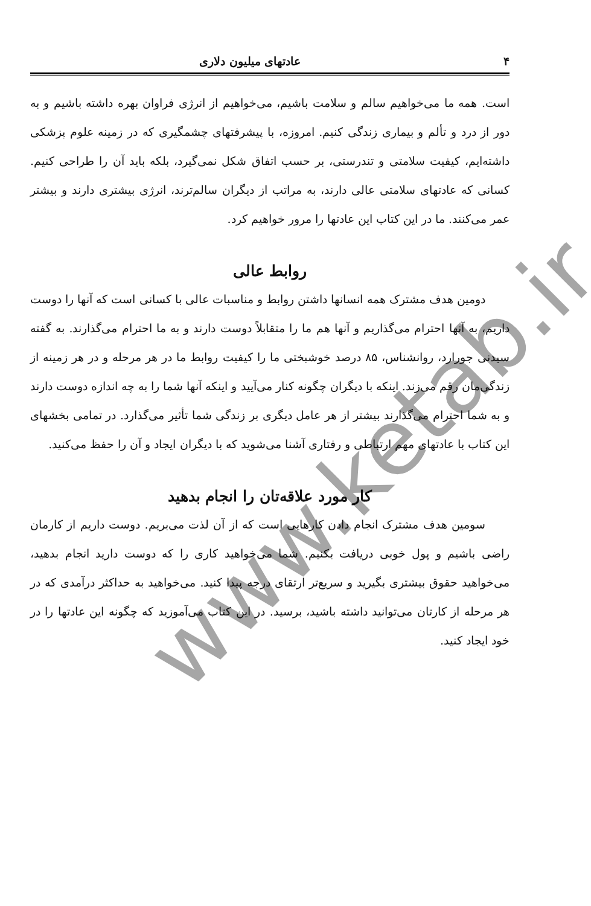۴ عادتهای میلیون دلاری
است. همه ما می‌خواهیم سالم و سلامت باشیم، می‌خواهیم از انرژی فراوان بهره داشته باشیم و به دور از درد و تألم و بیماری زندگی کنیم. امروزه، با پیشرفتهای چشمگیری که در زمینه علوم پزشکی داشته‌ایم، کیفیت سلامتی و تندرستی، بر حسب اتفاق شکل نمی‌گیرد، بلکه باید آن را طراحی کنیم. کسانی که عادتهای سلامتی عالی دارند، به مراتب از دیگران سالم‌ترند، انرژی بیشتری دارند و بیشتر عمر می‌کنند. ما در این کتاب این عادتها را مرور خواهیم کرد.
روابط عالی
دومین هدف مشترک همه انسانها داشتن روابط و مناسبات عالی با کسانی است که آنها را دوست داریم، به آنها احترام می‌گذاریم و آنها هم ما را متقابلاً دوست دارند و به ما احترام می‌گذارند. به گفته سیدنی جورارد، روانشناس، ۸۵ درصد خوشبختی ما را کیفیت روابط ما در هر مرحله و در هر زمینه از زندگی‌مان رقم می‌زند. اینکه با دیگران چگونه کنار می‌آیید و اینکه آنها شما را به چه اندازه دوست دارند و به شما احترام می‌گذارند بیشتر از هر عامل دیگری بر زندگی شما تأثیر می‌گذارد. در تمامی بخشهای این کتاب با عادتهای مهم ارتباطی و رفتاری آشنا می‌شوید که با دیگران ایجاد و آن را حفظ می‌کنید.
کار مورد علاقه‌تان را انجام بدهید
سومین هدف مشترک انجام دادن کارهایی است که از آن لذت می‌بریم. دوست داریم از کارمان راضی باشیم و پول خوبی دریافت بکنیم. شما می‌خواهید کاری را که دوست دارید انجام بدهید، می‌خواهید حقوق بیشتری بگیرید و سریع‌تر ارتقای درجه پیدا کنید. می‌خواهید به حداکثر درآمدی که در هر مرحله از کارتان می‌توانید داشته باشید، برسید. در این کتاب می‌آموزید که چگونه این عادتها را در خود ایجاد کنید.
www.ketab.ir